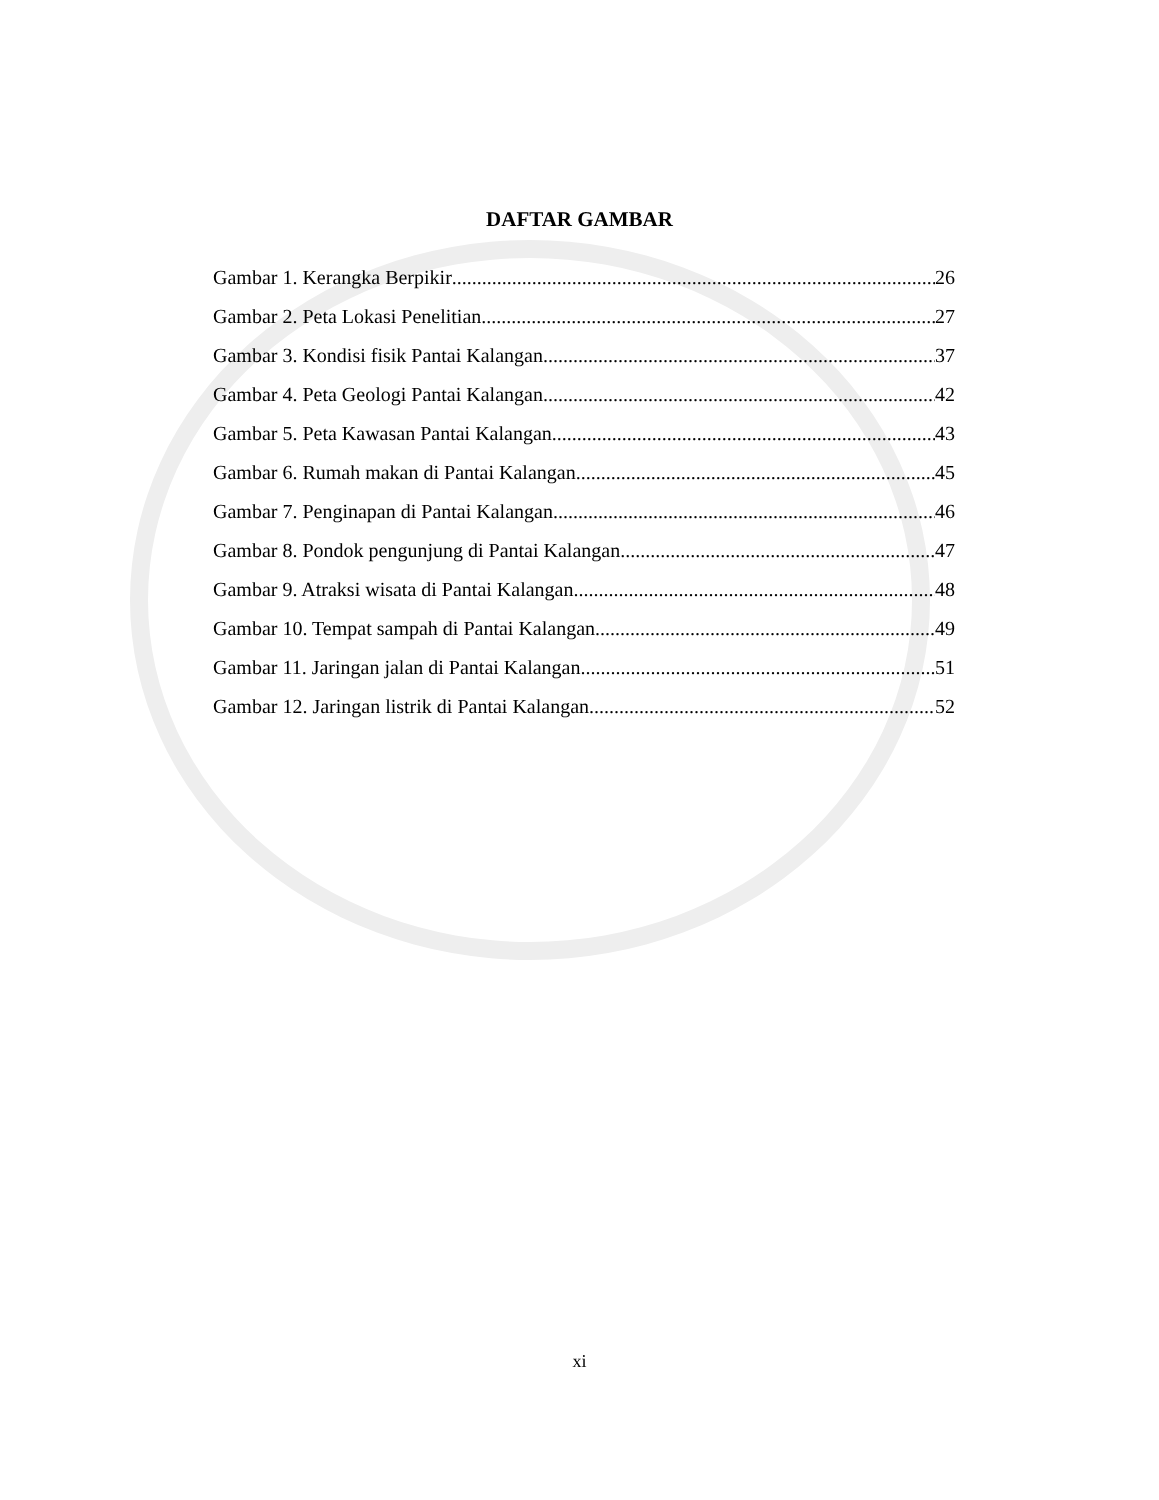DAFTAR GAMBAR
Gambar 1. Kerangka Berpikir 26
Gambar 2. Peta Lokasi Penelitian 27
Gambar 3. Kondisi fisik Pantai Kalangan 37
Gambar 4. Peta Geologi Pantai Kalangan 42
Gambar 5. Peta Kawasan Pantai Kalangan 43
Gambar 6. Rumah makan di Pantai Kalangan 45
Gambar 7. Penginapan di Pantai Kalangan 46
Gambar 8. Pondok pengunjung di Pantai Kalangan 47
Gambar 9. Atraksi wisata di Pantai Kalangan 48
Gambar 10. Tempat sampah di Pantai Kalangan 49
Gambar 11. Jaringan jalan di Pantai Kalangan 51
Gambar 12. Jaringan listrik di Pantai Kalangan 52
xi